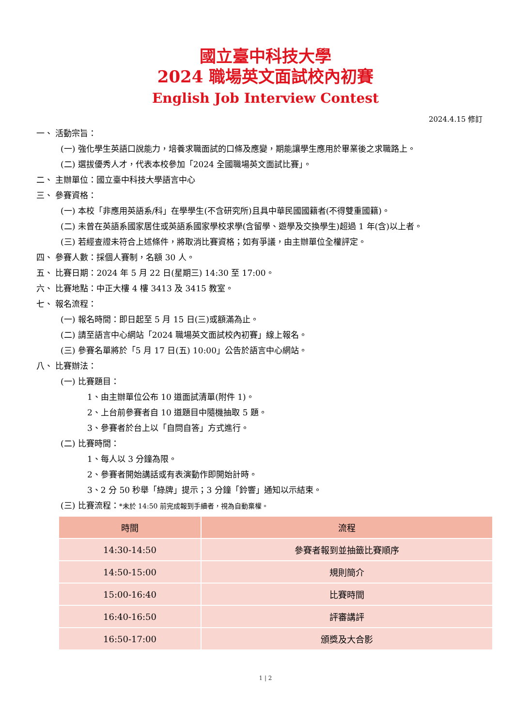國立臺中科技大學
2024 職場英文面試校內初賽
English Job Interview Contest
2024.4.15 修訂
一、 活動宗旨：
(一) 強化學生英語口說能力，培養求職面試的口條及應變，期能讓學生應用於畢業後之求職路上。
(二) 選拔優秀人才，代表本校參加「2024 全國職場英文面試比賽」。
二、 主辦單位：國立臺中科技大學語言中心
三、 參賽資格：
(一) 本校「非應用英語系/科」在學學生(不含研究所)且具中華民國國籍者(不得雙重國籍)。
(二) 未曾在英語系國家居住或英語系國家學校求學(含留學、遊學及交換學生)超過 1 年(含)以上者。
(三) 若經查證未符合上述條件，將取消比賽資格；如有爭議，由主辦單位全權評定。
四、 參賽人數：採個人賽制，名額 30 人。
五、 比賽日期：2024 年 5 月 22 日(星期三) 14:30 至 17:00。
六、 比賽地點：中正大樓 4 樓 3413 及 3415 教室。
七、 報名流程：
(一) 報名時間：即日起至 5 月 15 日(三)或額滿為止。
(二) 請至語言中心網站「2024 職場英文面試校內初賽」線上報名。
(三) 參賽名單將於「5 月 17 日(五) 10:00」公告於語言中心網站。
八、 比賽辦法：
(一) 比賽題目：
1、由主辦單位公布 10 道面試清單(附件 1)。
2、上台前參賽者自 10 道題目中隨機抽取 5 題。
3、參賽者於台上以「自問自答」方式進行。
(二) 比賽時間：
1、每人以 3 分鐘為限。
2、參賽者開始講話或有表演動作即開始計時。
3、2 分 50 秒舉「綠牌」提示；3 分鐘「鈴響」通知以示結束。
(三) 比賽流程：*未於 14:50 前完成報到手續者，視為自動棄權。
| 時間 | 流程 |
| --- | --- |
| 14:30-14:50 | 參賽者報到並抽籤比賽順序 |
| 14:50-15:00 | 規則簡介 |
| 15:00-16:40 | 比賽時間 |
| 16:40-16:50 | 評審講評 |
| 16:50-17:00 | 頒獎及大合影 |
1 | 2